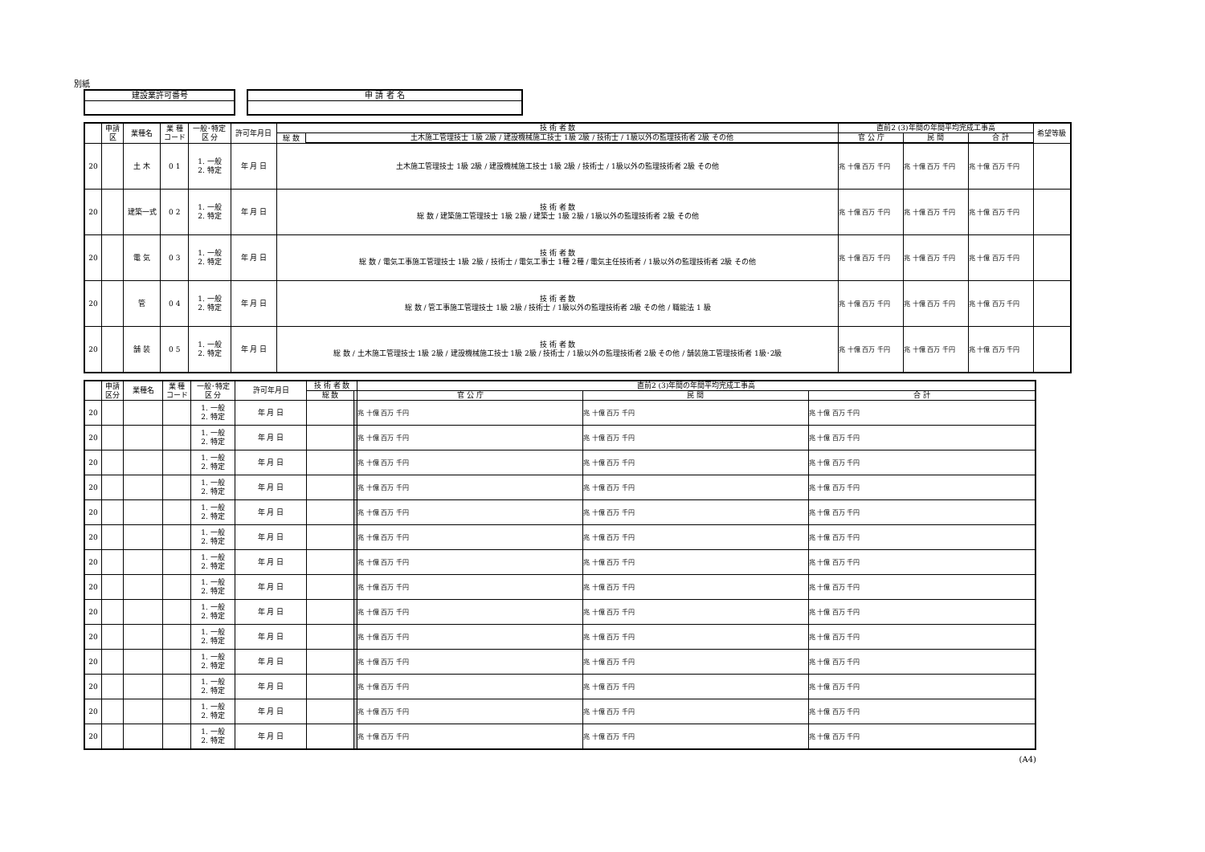別紙
建設業許可番号 申 請 者 名
| | 申請区 | 業種名 | 業 種 コード | 一般･特定 区 分 | 許可年月日 | 技 術 者 数 | | 直前2 (3)年間の年間平均完成工事高 | | | 希望等級 |
| --- | --- | --- | --- | --- | --- | --- | --- | --- | --- | --- | --- |
| | | | | | | 総 数 | 土木施工管理技士 1級 2級 / 建設機械施工技士 1級 2級 / 技術士 / 1級以外の監理技術者 2級 その他 | 官 公 庁 | 民 間 | 合 計 | |
| 20 | | 土 木 | 0 1 | 1. 一般 2. 特定 | 年 月 日 | 土木施工管理技士 1級 2級 / 建設機械施工技士 1級 2級 / 技術士 / 1級以外の監理技術者 2級 その他 | | 兆 十億 百万 千円 | 兆 十億 百万 千円 | 兆 十億 百万 千円 | |
| 20 | | 建築一式 | 0 2 | 1. 一般 2. 特定 | 年 月 日 | 技 術 者 数 総 数 / 建築施工管理技士 1級 2級 / 建築士 1級 2級 / 1級以外の監理技術者 2級 その他 | | 兆 十億 百万 千円 | 兆 十億 百万 千円 | 兆 十億 百万 千円 | |
| 20 | | 電 気 | 0 3 | 1. 一般 2. 特定 | 年 月 日 | 技 術 者 数 総 数 / 電気工事施工管理技士 1級 2級 / 技術士 / 電気工事士 1種 2種 / 電気主任技術者 / 1級以外の監理技術者 2級 その他 | | 兆 十億 百万 千円 | 兆 十億 百万 千円 | 兆 十億 百万 千円 | |
| 20 | | 管 | 0 4 | 1. 一般 2. 特定 | 年 月 日 | 技 術 者 数 総 数 / 管工事施工管理技士 1級 2級 / 技術士 / 1級以外の監理技術者 2級 その他 / 職能法 1 級 | | 兆 十億 百万 千円 | 兆 十億 百万 千円 | 兆 十億 百万 千円 | |
| 20 | | 舗 装 | 0 5 | 1. 一般 2. 特定 | 年 月 日 | 技 術 者 数 総 数 / 土木施工管理技士 1級 2級 / 建設機械施工技士 1級 2級 / 技術士 / 1級以外の監理技術者 2級 その他 / 舗装施工管理技術者 1級･2級 | | 兆 十億 百万 千円 | 兆 十億 百万 千円 | 兆 十億 百万 千円 | |
| | 申請 区分 | 業種名 | 業 種 コード | 一般･特定 区 分 | 許可年月日 | 技 術 者 数 | | 直前2 (3)年間の年間平均完成工事高 | | |
| --- | --- | --- | --- | --- | --- | --- | --- | --- | --- | --- |
| | | | | | | 総 数 | | 官 公 庁 | 民 間 | 合 計 |
| 20 | | | | 1. 一般 2. 特定 | 年 月 日 | | | 兆 十億 百万 千円 | 兆 十億 百万 千円 | 兆 十億 百万 千円 |
| 20 | | | | 1. 一般 2. 特定 | 年 月 日 | | | 兆 十億 百万 千円 | 兆 十億 百万 千円 | 兆 十億 百万 千円 |
| 20 | | | | 1. 一般 2. 特定 | 年 月 日 | | | 兆 十億 百万 千円 | 兆 十億 百万 千円 | 兆 十億 百万 千円 |
| 20 | | | | 1. 一般 2. 特定 | 年 月 日 | | | 兆 十億 百万 千円 | 兆 十億 百万 千円 | 兆 十億 百万 千円 |
| 20 | | | | 1. 一般 2. 特定 | 年 月 日 | | | 兆 十億 百万 千円 | 兆 十億 百万 千円 | 兆 十億 百万 千円 |
| 20 | | | | 1. 一般 2. 特定 | 年 月 日 | | | 兆 十億 百万 千円 | 兆 十億 百万 千円 | 兆 十億 百万 千円 |
| 20 | | | | 1. 一般 2. 特定 | 年 月 日 | | | 兆 十億 百万 千円 | 兆 十億 百万 千円 | 兆 十億 百万 千円 |
| 20 | | | | 1. 一般 2. 特定 | 年 月 日 | | | 兆 十億 百万 千円 | 兆 十億 百万 千円 | 兆 十億 百万 千円 |
| 20 | | | | 1. 一般 2. 特定 | 年 月 日 | | | 兆 十億 百万 千円 | 兆 十億 百万 千円 | 兆 十億 百万 千円 |
| 20 | | | | 1. 一般 2. 特定 | 年 月 日 | | | 兆 十億 百万 千円 | 兆 十億 百万 千円 | 兆 十億 百万 千円 |
| 20 | | | | 1. 一般 2. 特定 | 年 月 日 | | | 兆 十億 百万 千円 | 兆 十億 百万 千円 | 兆 十億 百万 千円 |
| 20 | | | | 1. 一般 2. 特定 | 年 月 日 | | | 兆 十億 百万 千円 | 兆 十億 百万 千円 | 兆 十億 百万 千円 |
| 20 | | | | 1. 一般 2. 特定 | 年 月 日 | | | 兆 十億 百万 千円 | 兆 十億 百万 千円 | 兆 十億 百万 千円 |
| 20 | | | | 1. 一般 2. 特定 | 年 月 日 | | | 兆 十億 百万 千円 | 兆 十億 百万 千円 | 兆 十億 百万 千円 |
(A4)